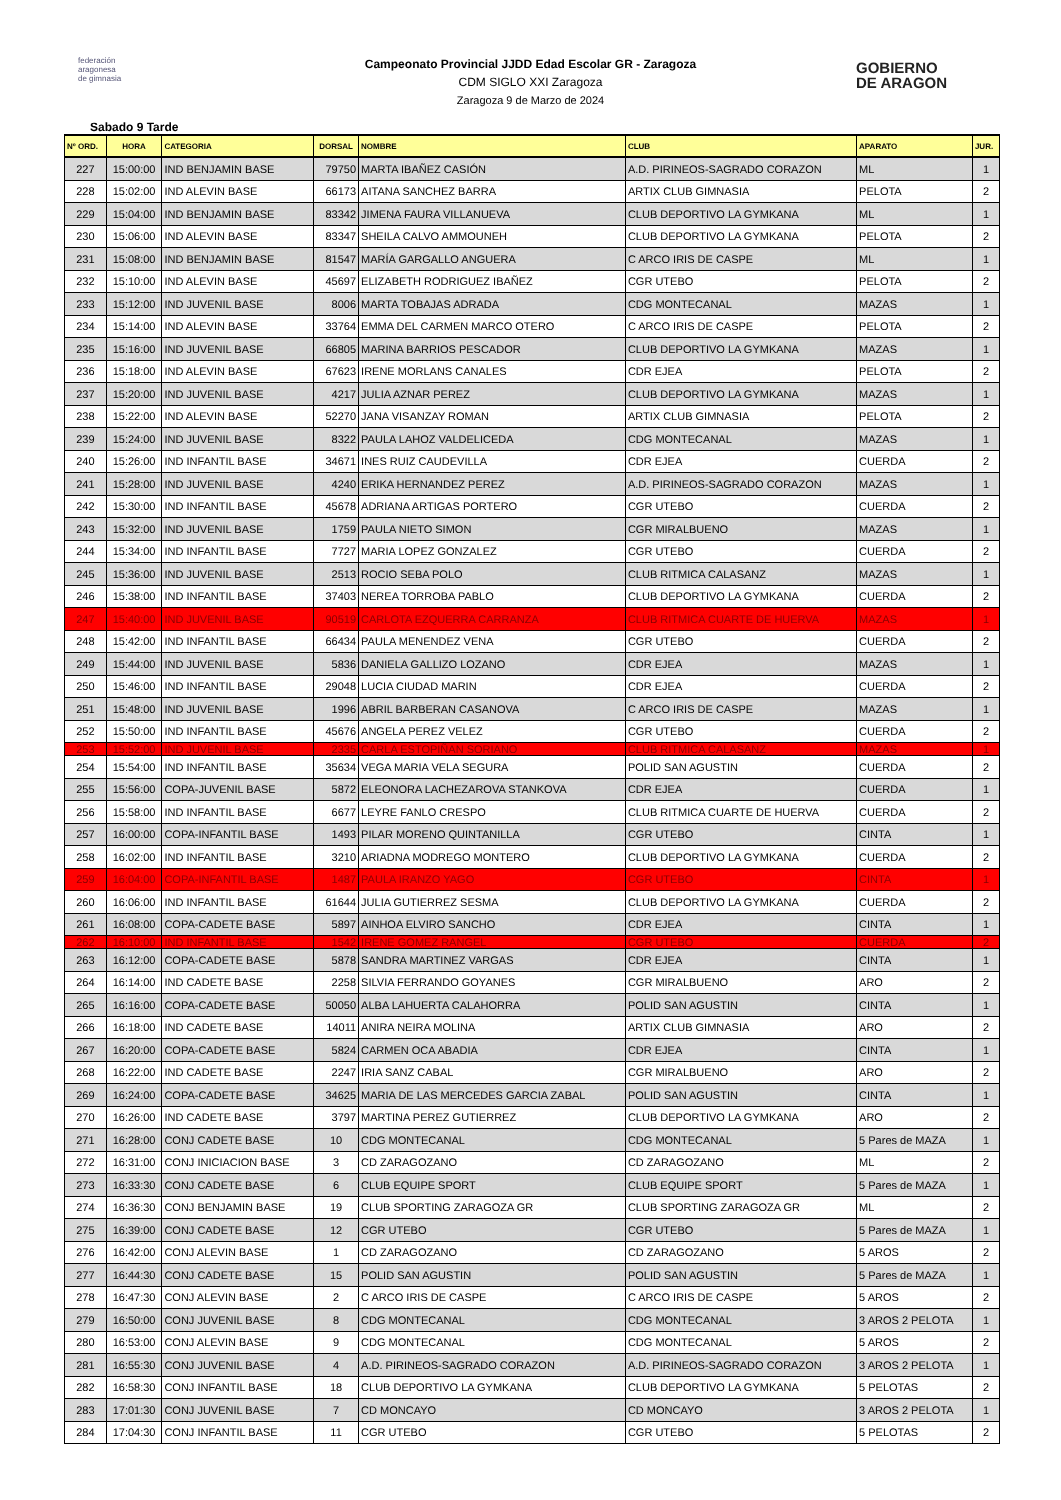federación
aragonesa
de gimnasia
Campeonato Provincial JJDD Edad Escolar GR - Zaragoza
CDM SIGLO XXI Zaragoza
Zaragoza 9 de Marzo de 2024
GOBIERNO
DE ARAGON
Sabado 9 Tarde
| Nº ORD. | HORA | CATEGORIA | DORSAL | NOMBRE | CLUB | APARATO | JUR. |
| --- | --- | --- | --- | --- | --- | --- | --- |
| 227 | 15:00:00 | IND BENJAMIN BASE | 79750 | MARTA IBAÑEZ CASIÓN | A.D. PIRINEOS-SAGRADO CORAZON | ML | 1 |
| 228 | 15:02:00 | IND ALEVIN BASE | 66173 | AITANA SANCHEZ BARRA | ARTIX CLUB GIMNASIA | PELOTA | 2 |
| 229 | 15:04:00 | IND BENJAMIN BASE | 83342 | JIMENA FAURA VILLANUEVA | CLUB DEPORTIVO LA GYMKANA | ML | 1 |
| 230 | 15:06:00 | IND ALEVIN BASE | 83347 | SHEILA CALVO AMMOUNEH | CLUB DEPORTIVO LA GYMKANA | PELOTA | 2 |
| 231 | 15:08:00 | IND BENJAMIN BASE | 81547 | MARÍA GARGALLO ANGUERA | C ARCO IRIS DE CASPE | ML | 1 |
| 232 | 15:10:00 | IND ALEVIN BASE | 45697 | ELIZABETH RODRIGUEZ IBAÑEZ | CGR UTEBO | PELOTA | 2 |
| 233 | 15:12:00 | IND JUVENIL BASE | 8006 | MARTA TOBAJAS ADRADA | CDG MONTECANAL | MAZAS | 1 |
| 234 | 15:14:00 | IND ALEVIN BASE | 33764 | EMMA DEL CARMEN MARCO OTERO | C ARCO IRIS DE CASPE | PELOTA | 2 |
| 235 | 15:16:00 | IND JUVENIL BASE | 66805 | MARINA BARRIOS PESCADOR | CLUB DEPORTIVO LA GYMKANA | MAZAS | 1 |
| 236 | 15:18:00 | IND ALEVIN BASE | 67623 | IRENE MORLANS CANALES | CDR EJEA | PELOTA | 2 |
| 237 | 15:20:00 | IND JUVENIL BASE | 4217 | JULIA AZNAR PEREZ | CLUB DEPORTIVO LA GYMKANA | MAZAS | 1 |
| 238 | 15:22:00 | IND ALEVIN BASE | 52270 | JANA VISANZAY ROMAN | ARTIX CLUB GIMNASIA | PELOTA | 2 |
| 239 | 15:24:00 | IND JUVENIL BASE | 8322 | PAULA LAHOZ VALDELICEDA | CDG MONTECANAL | MAZAS | 1 |
| 240 | 15:26:00 | IND INFANTIL BASE | 34671 | INES RUIZ CAUDEVILLA | CDR EJEA | CUERDA | 2 |
| 241 | 15:28:00 | IND JUVENIL BASE | 4240 | ERIKA HERNANDEZ PEREZ | A.D. PIRINEOS-SAGRADO CORAZON | MAZAS | 1 |
| 242 | 15:30:00 | IND INFANTIL BASE | 45678 | ADRIANA ARTIGAS PORTERO | CGR UTEBO | CUERDA | 2 |
| 243 | 15:32:00 | IND JUVENIL BASE | 1759 | PAULA NIETO SIMON | CGR MIRALBUENO | MAZAS | 1 |
| 244 | 15:34:00 | IND INFANTIL BASE | 7727 | MARIA LOPEZ GONZALEZ | CGR UTEBO | CUERDA | 2 |
| 245 | 15:36:00 | IND JUVENIL BASE | 2513 | ROCIO SEBA POLO | CLUB RITMICA CALASANZ | MAZAS | 1 |
| 246 | 15:38:00 | IND INFANTIL BASE | 37403 | NEREA TORROBA PABLO | CLUB DEPORTIVO LA GYMKANA | CUERDA | 2 |
| 247 | 15:40:00 | IND JUVENIL BASE | 90519 | CARLOTA EZQUERRA CARRANZA | CLUB RITMICA CUARTE DE HUERVA | MAZAS | 1 |
| 248 | 15:42:00 | IND INFANTIL BASE | 66434 | PAULA MENENDEZ VENA | CGR UTEBO | CUERDA | 2 |
| 249 | 15:44:00 | IND JUVENIL BASE | 5836 | DANIELA GALLIZO LOZANO | CDR EJEA | MAZAS | 1 |
| 250 | 15:46:00 | IND INFANTIL BASE | 29048 | LUCIA CIUDAD MARIN | CDR EJEA | CUERDA | 2 |
| 251 | 15:48:00 | IND JUVENIL BASE | 1996 | ABRIL BARBERAN CASANOVA | C ARCO IRIS DE CASPE | MAZAS | 1 |
| 252 | 15:50:00 | IND INFANTIL BASE | 45676 | ANGELA PEREZ VELEZ | CGR UTEBO | CUERDA | 2 |
| 253 | 15:52:00 | IND JUVENIL BASE | 2335 | CARLA ESTOPIÑAN SORIANO | CLUB RITMICA CALASANZ | MAZAS | 1 |
| 254 | 15:54:00 | IND INFANTIL BASE | 35634 | VEGA MARIA VELA SEGURA | POLID SAN AGUSTIN | CUERDA | 2 |
| 255 | 15:56:00 | COPA-JUVENIL BASE | 5872 | ELEONORA LACHEZAROVA STANKOVA | CDR EJEA | CUERDA | 1 |
| 256 | 15:58:00 | IND INFANTIL BASE | 6677 | LEYRE FANLO CRESPO | CLUB RITMICA CUARTE DE HUERVA | CUERDA | 2 |
| 257 | 16:00:00 | COPA-INFANTIL BASE | 1493 | PILAR MORENO QUINTANILLA | CGR UTEBO | CINTA | 1 |
| 258 | 16:02:00 | IND INFANTIL BASE | 3210 | ARIADNA MODREGO MONTERO | CLUB DEPORTIVO LA GYMKANA | CUERDA | 2 |
| 259 | 16:04:00 | COPA-INFANTIL BASE | 1487 | PAULA IRANZO YAGO | CGR UTEBO | CINTA | 1 |
| 260 | 16:06:00 | IND INFANTIL BASE | 61644 | JULIA GUTIERREZ SESMA | CLUB DEPORTIVO LA GYMKANA | CUERDA | 2 |
| 261 | 16:08:00 | COPA-CADETE BASE | 5897 | AINHOA ELVIRO SANCHO | CDR EJEA | CINTA | 1 |
| 262 | 16:10:00 | IND INFANTIL BASE | 1542 | IRENE GOMEZ RANGEL | CGR UTEBO | CUERDA | 2 |
| 263 | 16:12:00 | COPA-CADETE BASE | 5878 | SANDRA MARTINEZ VARGAS | CDR EJEA | CINTA | 1 |
| 264 | 16:14:00 | IND CADETE BASE | 2258 | SILVIA FERRANDO GOYANES | CGR MIRALBUENO | ARO | 2 |
| 265 | 16:16:00 | COPA-CADETE BASE | 50050 | ALBA LAHUERTA CALAHORRA | POLID SAN AGUSTIN | CINTA | 1 |
| 266 | 16:18:00 | IND CADETE BASE | 14011 | ANIRA NEIRA MOLINA | ARTIX CLUB GIMNASIA | ARO | 2 |
| 267 | 16:20:00 | COPA-CADETE BASE | 5824 | CARMEN OCA ABADIA | CDR EJEA | CINTA | 1 |
| 268 | 16:22:00 | IND CADETE BASE | 2247 | IRIA SANZ CABAL | CGR MIRALBUENO | ARO | 2 |
| 269 | 16:24:00 | COPA-CADETE BASE | 34625 | MARIA DE LAS MERCEDES GARCIA ZABAL | POLID SAN AGUSTIN | CINTA | 1 |
| 270 | 16:26:00 | IND CADETE BASE | 3797 | MARTINA PEREZ GUTIERREZ | CLUB DEPORTIVO LA GYMKANA | ARO | 2 |
| 271 | 16:28:00 | CONJ CADETE BASE | 10 | CDG MONTECANAL | CDG MONTECANAL | 5 Pares de MAZA | 1 |
| 272 | 16:31:00 | CONJ INICIACION BASE | 3 | CD ZARAGOZANO | CD ZARAGOZANO | ML | 2 |
| 273 | 16:33:30 | CONJ CADETE BASE | 6 | CLUB EQUIPE SPORT | CLUB EQUIPE SPORT | 5 Pares de MAZA | 1 |
| 274 | 16:36:30 | CONJ BENJAMIN BASE | 19 | CLUB SPORTING ZARAGOZA GR | CLUB SPORTING ZARAGOZA GR | ML | 2 |
| 275 | 16:39:00 | CONJ CADETE BASE | 12 | CGR UTEBO | CGR UTEBO | 5 Pares de MAZA | 1 |
| 276 | 16:42:00 | CONJ ALEVIN BASE | 1 | CD ZARAGOZANO | CD ZARAGOZANO | 5 AROS | 2 |
| 277 | 16:44:30 | CONJ CADETE BASE | 15 | POLID SAN AGUSTIN | POLID SAN AGUSTIN | 5 Pares de MAZA | 1 |
| 278 | 16:47:30 | CONJ ALEVIN BASE | 2 | C ARCO IRIS DE CASPE | C ARCO IRIS DE CASPE | 5 AROS | 2 |
| 279 | 16:50:00 | CONJ JUVENIL BASE | 8 | CDG MONTECANAL | CDG MONTECANAL | 3 AROS 2 PELOTA | 1 |
| 280 | 16:53:00 | CONJ ALEVIN BASE | 9 | CDG MONTECANAL | CDG MONTECANAL | 5 AROS | 2 |
| 281 | 16:55:30 | CONJ JUVENIL BASE | 4 | A.D. PIRINEOS-SAGRADO CORAZON | A.D. PIRINEOS-SAGRADO CORAZON | 3 AROS 2 PELOTA | 1 |
| 282 | 16:58:30 | CONJ INFANTIL BASE | 18 | CLUB DEPORTIVO LA GYMKANA | CLUB DEPORTIVO LA GYMKANA | 5 PELOTAS | 2 |
| 283 | 17:01:30 | CONJ JUVENIL BASE | 7 | CD MONCAYO | CD MONCAYO | 3 AROS 2 PELOTA | 1 |
| 284 | 17:04:30 | CONJ INFANTIL BASE | 11 | CGR UTEBO | CGR UTEBO | 5 PELOTAS | 2 |